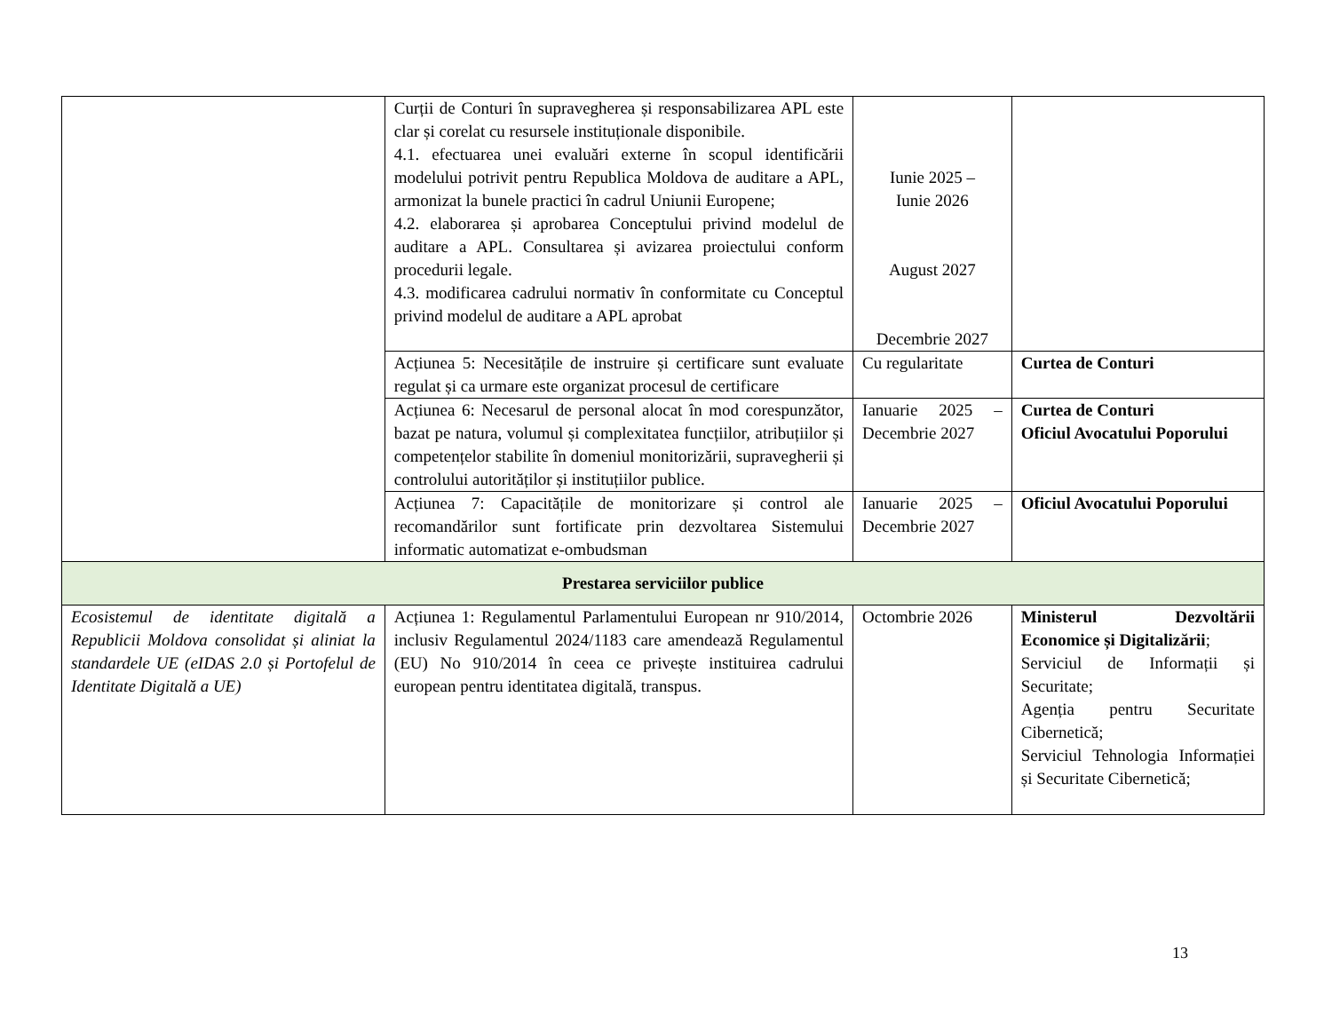| | Curții de Conturi în supravegherea și responsabilizarea APL este clar și corelat cu resursele instituționale disponibile. 4.1. efectuarea unei evaluări externe în scopul identificării modelului potrivit pentru Republica Moldova de auditare a APL, armonizat la bunele practici în cadrul Uniunii Europene; 4.2. elaborarea și aprobarea Conceptului privind modelul de auditare a APL. Consultarea și avizarea proiectului conform procedurii legale. 4.3. modificarea cadrului normativ în conformitate cu Conceptul privind modelul de auditare a APL aprobat | Iunie 2025 – Iunie 2026 August 2027 Decembrie 2027 | |
| | Acțiunea 5: Necesitățile de instruire și certificare sunt evaluate regulat și ca urmare este organizat procesul de certificare | Cu regularitate | Curtea de Conturi |
| | Acțiunea 6: Necesarul de personal alocat în mod corespunzător, bazat pe natura, volumul și complexitatea funcțiilor, atribuțiilor și competențelor stabilite în domeniul monitorizării, supravegherii și controlului autorităților și instituțiilor publice. | Ianuarie 2025 – Decembrie 2027 | Curtea de Conturi Oficiul Avocatului Poporului |
| | Acțiunea 7: Capacitățile de monitorizare și control ale recomandărilor sunt fortificate prin dezvoltarea Sistemului informatic automatizat e-ombudsman | Ianuarie 2025 – Decembrie 2027 | Oficiul Avocatului Poporului |
| Prestarea serviciilor publice | | | |
| Ecosistemul de identitate digitală a Republicii Moldova consolidat și aliniat la standardele UE (eIDAS 2.0 și Portofelul de Identitate Digitală a UE) | Acțiunea 1: Regulamentul Parlamentului European nr 910/2014, inclusiv Regulamentul 2024/1183 care amendează Regulamentul (EU) No 910/2014 în ceea ce privește instituirea cadrului european pentru identitatea digitală, transpus. | Octombrie 2026 | Ministerul Dezvoltării Economice și Digitalizării ; Serviciul de Informații și Securitate; Agenția pentru Securitate Cibernetică; Serviciul Tehnologia Informației și Securitate Cibernetică; |
13